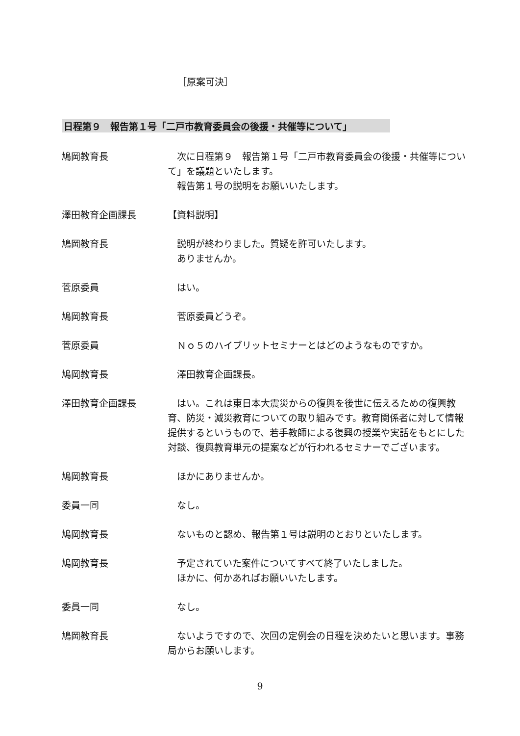［原案可決］
日程第９　報告第１号「二戸市教育委員会の後援・共催等について」
鳩岡教育長 　次に日程第９　報告第１号「二戸市教育委員会の後援・共催等について」を議題といたします。
　報告第１号の説明をお願いいたします。
澤田教育企画課長 【資料説明】
鳩岡教育長 　説明が終わりました。質疑を許可いたします。
　ありませんか。
菅原委員 　はい。
鳩岡教育長 　菅原委員どうぞ。
菅原委員 　Ｎｏ５のハイブリットセミナーとはどのようなものですか。
鳩岡教育長 　澤田教育企画課長。
澤田教育企画課長 　はい。これは東日本大震災からの復興を後世に伝えるための復興教育、防災・減災教育についての取り組みです。教育関係者に対して情報提供するというもので、若手教師による復興の授業や実話をもとにした対談、復興教育単元の提案などが行われるセミナーでございます。
鳩岡教育長 　ほかにありませんか。
委員一同 　なし。
鳩岡教育長 　ないものと認め、報告第１号は説明のとおりといたします。
鳩岡教育長 　予定されていた案件についてすべて終了いたしました。
　ほかに、何かあればお願いいたします。
委員一同 　なし。
鳩岡教育長 　ないようですので、次回の定例会の日程を決めたいと思います。事務局からお願いします。
9